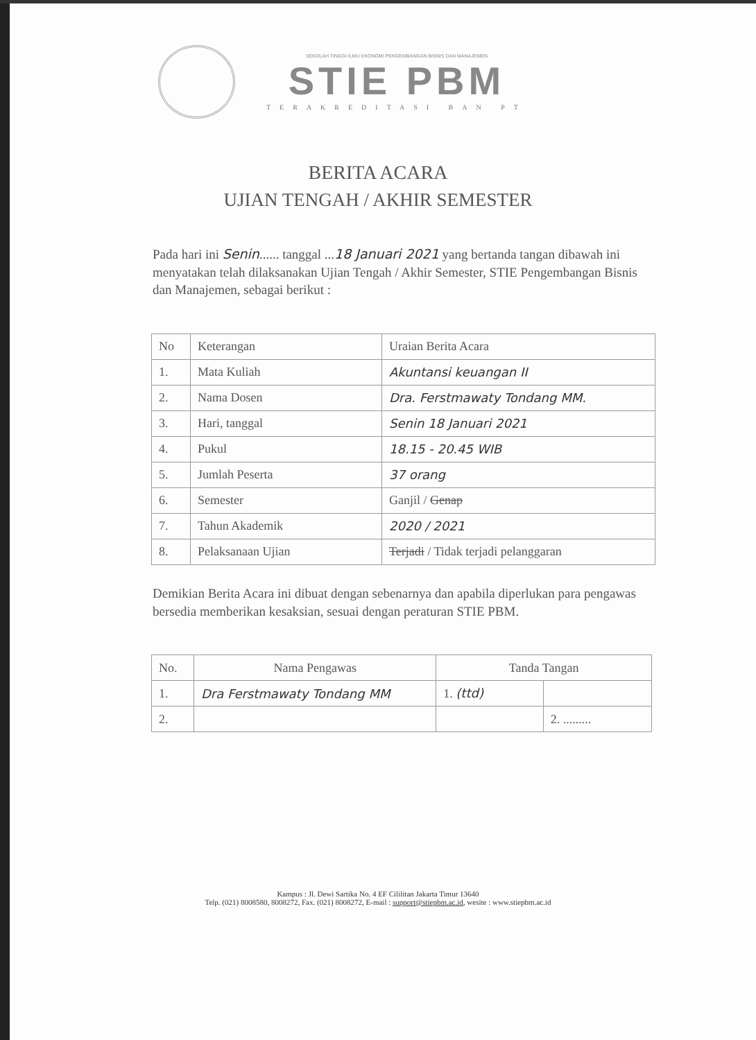SEKOLAH TINGGI ILMU EKONOMI PENGEMBANGAN BISNIS DAN MANAJEMEN
STIE PBM
TERAKREDITASI BAN PT
BERITA ACARA
UJIAN TENGAH / AKHIR SEMESTER
Pada hari ini Senin...... tanggal ...18 Januari 2021 yang bertanda tangan dibawah ini menyatakan telah dilaksanakan Ujian Tengah / Akhir Semester, STIE Pengembangan Bisnis dan Manajemen, sebagai berikut :
| No | Keterangan | Uraian Berita Acara |
| --- | --- | --- |
| 1. | Mata Kuliah | Akuntansi keuangan II |
| 2. | Nama Dosen | Dra. Ferstmawaty Tondang MM. |
| 3. | Hari, tanggal | Senin 18 Januari 2021 |
| 4. | Pukul | 18.15 - 20.45 WIB |
| 5. | Jumlah Peserta | 37 orang |
| 6. | Semester | Ganjil / Genap |
| 7. | Tahun Akademik | 2020 / 2021 |
| 8. | Pelaksanaan Ujian | Terjadi / Tidak terjadi pelanggaran |
Demikian Berita Acara ini dibuat dengan sebenarnya dan apabila diperlukan para pengawas bersedia memberikan kesaksian, sesuai dengan peraturan STIE PBM.
| No. | Nama Pengawas | Tanda Tangan | |
| --- | --- | --- | --- |
| 1. | Dra Ferstmawaty Tondang MM | 1. (ttd) | |
| 2. | | | 2. ......... |
Kampus : Jl. Dewi Sartika No. 4 EF Cililitan Jakarta Timur 13640
Telp. (021) 8008580, 8008272, Fax. (021) 8008272, E-mail : support@stiepbm.ac.id, wesite : www.stiepbm.ac.id